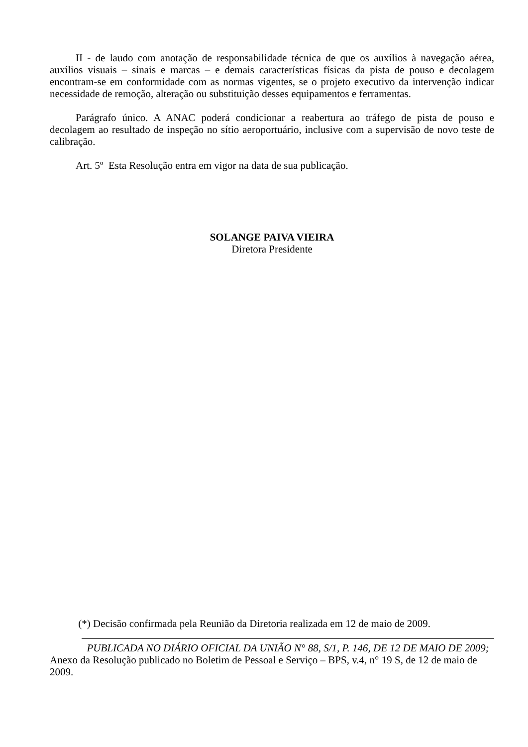II - de laudo com anotação de responsabilidade técnica de que os auxílios à navegação aérea, auxílios visuais – sinais e marcas – e demais características físicas da pista de pouso e decolagem encontram-se em conformidade com as normas vigentes, se o projeto executivo da intervenção indicar necessidade de remoção, alteração ou substituição desses equipamentos e ferramentas.
Parágrafo único. A ANAC poderá condicionar a reabertura ao tráfego de pista de pouso e decolagem ao resultado de inspeção no sítio aeroportuário, inclusive com a supervisão de novo teste de calibração.
Art. 5º Esta Resolução entra em vigor na data de sua publicação.
SOLANGE PAIVA VIEIRA
Diretora Presidente
(*) Decisão confirmada pela Reunião da Diretoria realizada em 12 de maio de 2009.
PUBLICADA NO DIÁRIO OFICIAL DA UNIÃO N° 88, S/1, P. 146, DE 12 DE MAIO DE 2009;
Anexo da Resolução publicado no Boletim de Pessoal e Serviço – BPS, v.4, n° 19 S, de 12 de maio de 2009.